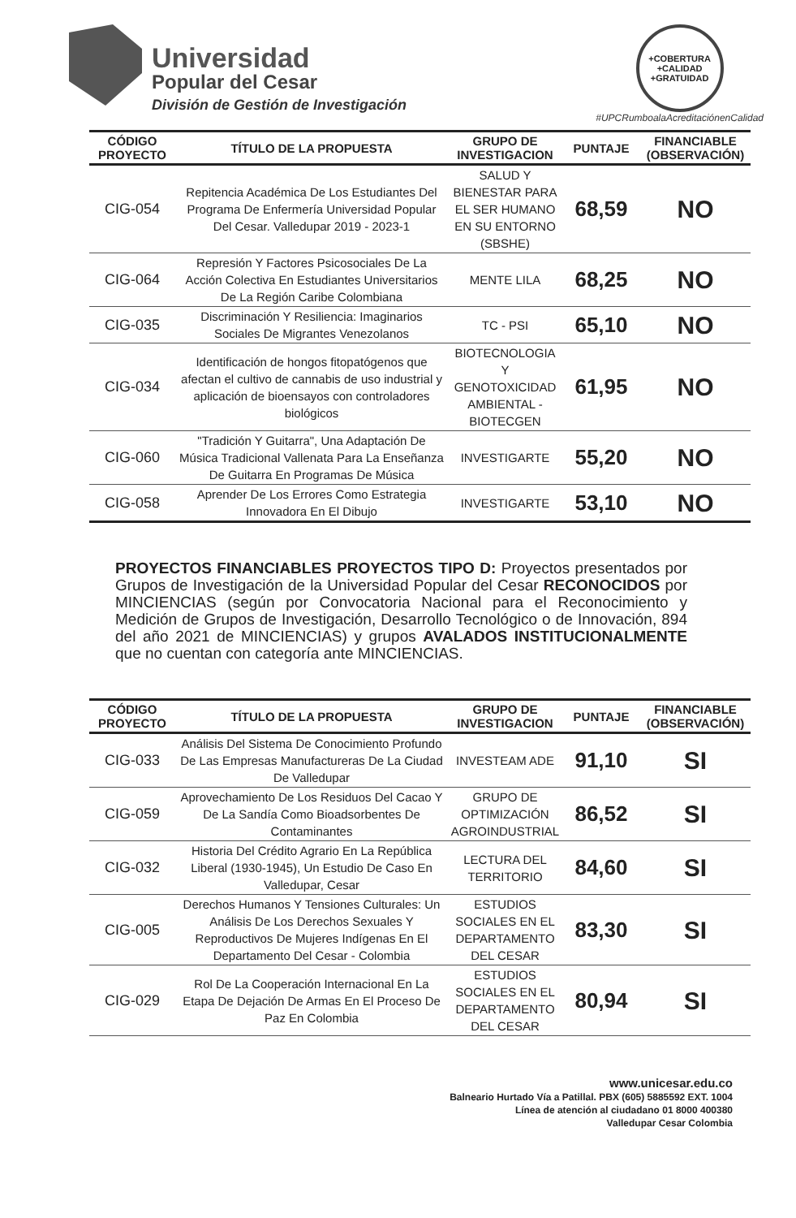Universidad
Popular del Cesar
División de Gestión de Investigación
+COBERTURA +CALIDAD +GRATUIDAD
#UPCRumboalaAcreditaciónenCalidad
| CÓDIGO PROYECTO | TÍTULO DE LA PROPUESTA | GRUPO DE INVESTIGACION | PUNTAJE | FINANCIABLE (OBSERVACIÓN) |
| --- | --- | --- | --- | --- |
| CIG-054 | Repitencia Académica De Los Estudiantes Del Programa De Enfermería Universidad Popular Del Cesar. Valledupar 2019 - 2023-1 | SALUD Y BIENESTAR PARA EL SER HUMANO EN SU ENTORNO (SBSHE) | 68,59 | NO |
| CIG-064 | Represión Y Factores Psicosociales De La Acción Colectiva En Estudiantes Universitarios De La Región Caribe Colombiana | MENTE LILA | 68,25 | NO |
| CIG-035 | Discriminación Y Resiliencia: Imaginarios Sociales De Migrantes Venezolanos | TC - PSI | 65,10 | NO |
| CIG-034 | Identificación de hongos fitopatógenos que afectan el cultivo de cannabis de uso industrial y aplicación de bioensayos con controladores biológicos | BIOTECNOLOGIA Y GENOTOXICIDAD AMBIENTAL - BIOTECGEN | 61,95 | NO |
| CIG-060 | "Tradición Y Guitarra", Una Adaptación De Música Tradicional Vallenata Para La Enseñanza De Guitarra En Programas De Música | INVESTIGARTE | 55,20 | NO |
| CIG-058 | Aprender De Los Errores Como Estrategia Innovadora En El Dibujo | INVESTIGARTE | 53,10 | NO |
PROYECTOS FINANCIABLES PROYECTOS TIPO D: Proyectos presentados por Grupos de Investigación de la Universidad Popular del Cesar RECONOCIDOS por MINCIENCIAS (según por Convocatoria Nacional para el Reconocimiento y Medición de Grupos de Investigación, Desarrollo Tecnológico o de Innovación, 894 del año 2021 de MINCIENCIAS) y grupos AVALADOS INSTITUCIONALMENTE que no cuentan con categoría ante MINCIENCIAS.
| CÓDIGO PROYECTO | TÍTULO DE LA PROPUESTA | GRUPO DE INVESTIGACION | PUNTAJE | FINANCIABLE (OBSERVACIÓN) |
| --- | --- | --- | --- | --- |
| CIG-033 | Análisis Del Sistema De Conocimiento Profundo De Las Empresas Manufactureras De La Ciudad De Valledupar | INVESTEAM ADE | 91,10 | SI |
| CIG-059 | Aprovechamiento De Los Residuos Del Cacao Y De La Sandía Como Bioadsorbentes De Contaminantes | GRUPO DE OPTIMIZACIÓN AGROINDUSTRIAL | 86,52 | SI |
| CIG-032 | Historia Del Crédito Agrario En La República Liberal (1930-1945), Un Estudio De Caso En Valledupar, Cesar | LECTURA DEL TERRITORIO | 84,60 | SI |
| CIG-005 | Derechos Humanos Y Tensiones Culturales: Un Análisis De Los Derechos Sexuales Y Reproductivos De Mujeres Indígenas En El Departamento Del Cesar - Colombia | ESTUDIOS SOCIALES EN EL DEPARTAMENTO DEL CESAR | 83,30 | SI |
| CIG-029 | Rol De La Cooperación Internacional En La Etapa De Dejación De Armas En El Proceso De Paz En Colombia | ESTUDIOS SOCIALES EN EL DEPARTAMENTO DEL CESAR | 80,94 | SI |
www.unicesar.edu.co
Balneario Hurtado Vía a Patillal. PBX (605) 5885592 EXT. 1004
Línea de atención al ciudadano 01 8000 400380
Valledupar Cesar Colombia